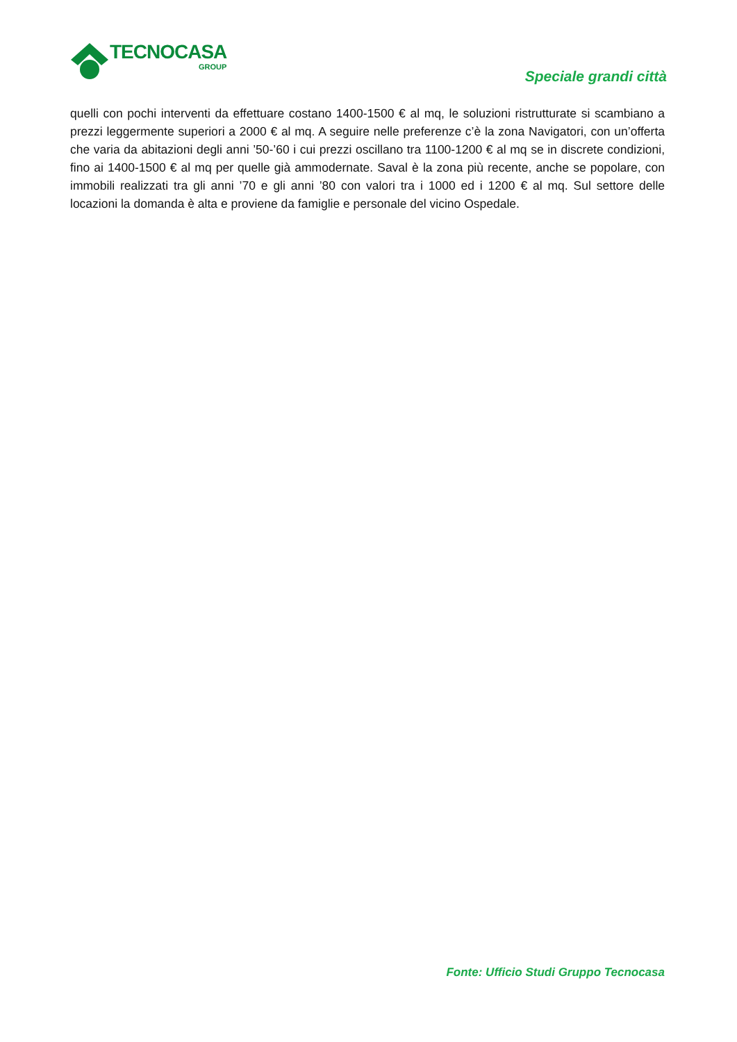TECNOCASA
GROUP
Speciale grandi città
quelli con pochi interventi da effettuare costano 1400-1500 € al mq, le soluzioni ristrutturate si scambiano a prezzi leggermente superiori a 2000 € al mq. A seguire nelle preferenze c’è la zona Navigatori, con un’offerta che varia da abitazioni degli anni ’50-’60 i cui prezzi oscillano tra 1100-1200 € al mq se in discrete condizioni, fino ai 1400-1500 € al mq per quelle già ammodernate. Saval è la zona più recente, anche se popolare, con immobili realizzati tra gli anni ’70 e gli anni ’80 con valori tra i 1000 ed i 1200 € al mq. Sul settore delle locazioni la domanda è alta e proviene da famiglie e personale del vicino Ospedale.
Fonte: Ufficio Studi Gruppo Tecnocasa